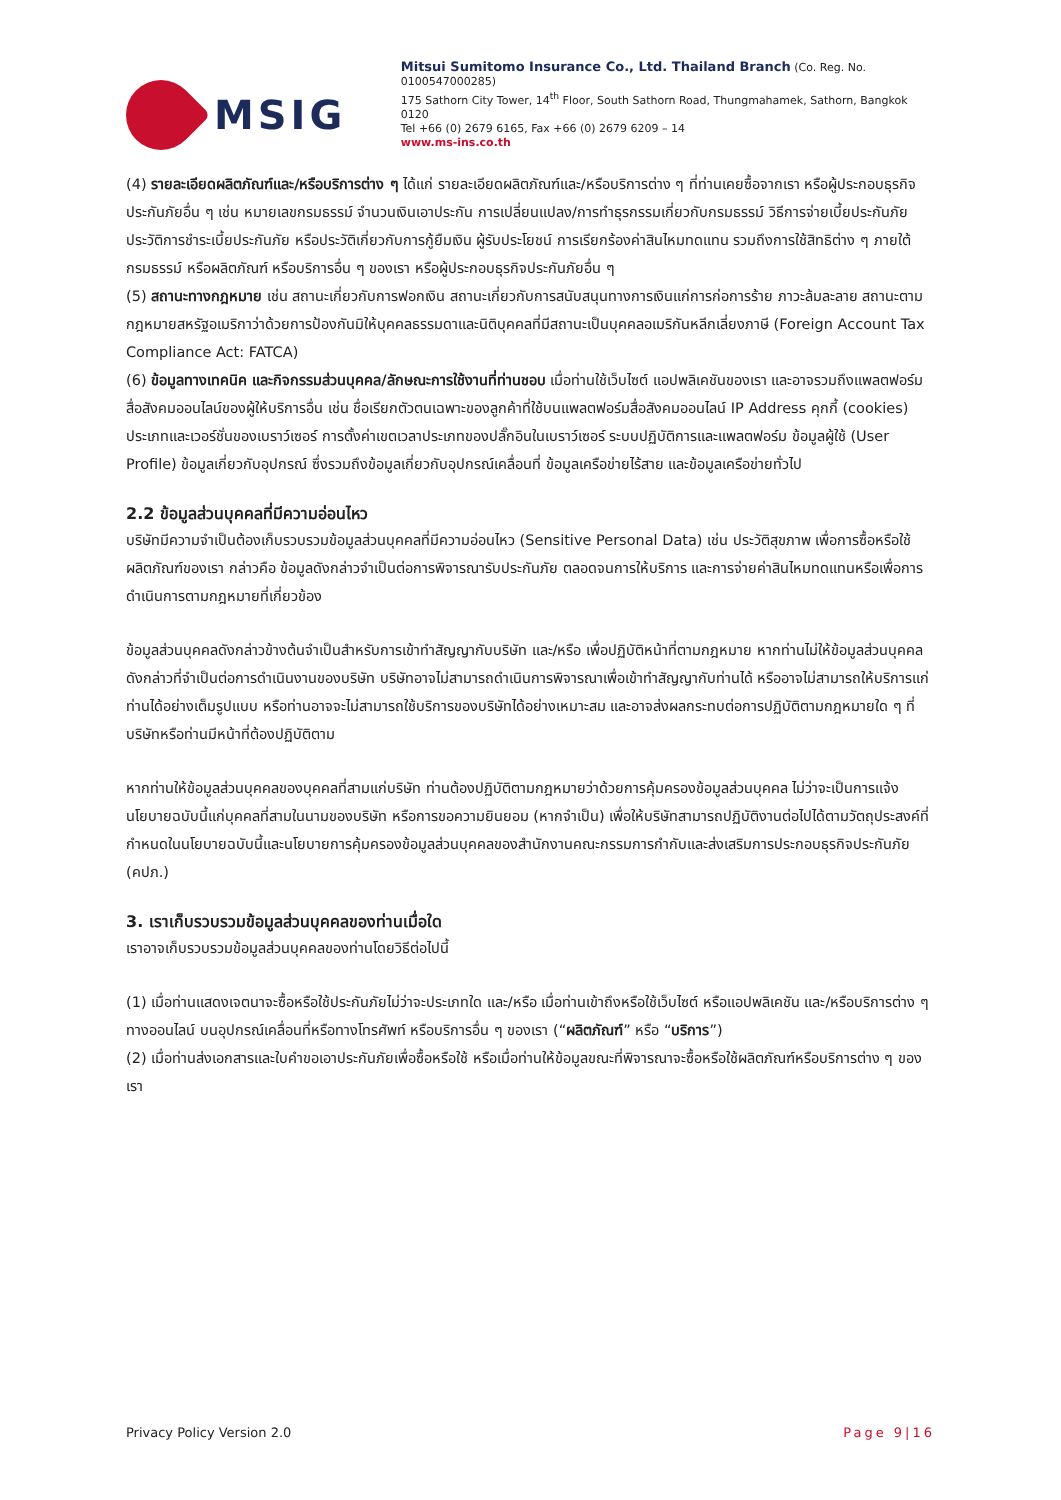MSIG
Mitsui Sumitomo Insurance Co., Ltd. Thailand Branch (Co. Reg. No. 0100547000285)
175 Sathorn City Tower, 14<sup>th</sup> Floor, South Sathorn Road, Thungmahamek, Sathorn, Bangkok 0120
Tel +66 (0) 2679 6165, Fax +66 (0) 2679 6209 – 14
www.ms-ins.co.th
(4) รายละเอียดผลิตภัณฑ์และ/หรือบริการต่าง ๆ ได้แก่ รายละเอียดผลิตภัณฑ์และ/หรือบริการต่าง ๆ ที่ท่านเคยซื้อจากเรา หรือผู้ประกอบธุรกิจประกันภัยอื่น ๆ เช่น หมายเลขกรมธรรม์ จำนวนเงินเอาประกัน การเปลี่ยนแปลง/การทำธุรกรรมเกี่ยวกับกรมธรรม์ วิธีการจ่ายเบี้ยประกันภัย ประวัติการชำระเบี้ยประกันภัย หรือประวัติเกี่ยวกับการกู้ยืมเงิน ผู้รับประโยชน์ การเรียกร้องค่าสินไหมทดแทน รวมถึงการใช้สิทธิต่าง ๆ ภายใต้กรมธรรม์ หรือผลิตภัณฑ์ หรือบริการอื่น ๆ ของเรา หรือผู้ประกอบธุรกิจประกันภัยอื่น ๆ
(5) สถานะทางกฎหมาย เช่น สถานะเกี่ยวกับการฟอกเงิน สถานะเกี่ยวกับการสนับสนุนทางการเงินแก่การก่อการร้าย ภาวะล้มละลาย สถานะตามกฎหมายสหรัฐอเมริกาว่าด้วยการป้องกันมิให้บุคคลธรรมดาและนิติบุคคลที่มีสถานะเป็นบุคคลอเมริกันหลีกเลี่ยงภาษี (Foreign Account Tax Compliance Act: FATCA)
(6) ข้อมูลทางเทคนิค และกิจกรรมส่วนบุคคล/ลักษณะการใช้งานที่ท่านชอบ เมื่อท่านใช้เว็บไซต์ แอปพลิเคชันของเรา และอาจรวมถึงแพลตฟอร์มสื่อสังคมออนไลน์ของผู้ให้บริการอื่น เช่น ชื่อเรียกตัวตนเฉพาะของลูกค้าที่ใช้บนแพลตฟอร์มสื่อสังคมออนไลน์ IP Address คุกกี้ (cookies) ประเภทและเวอร์ชั่นของเบราว์เซอร์ การตั้งค่าเขตเวลาประเภทของปลั๊กอินในเบราว์เซอร์ ระบบปฏิบัติการและแพลตฟอร์ม ข้อมูลผู้ใช้ (User Profile) ข้อมูลเกี่ยวกับอุปกรณ์ ซึ่งรวมถึงข้อมูลเกี่ยวกับอุปกรณ์เคลื่อนที่ ข้อมูลเครือข่ายไร้สาย และข้อมูลเครือข่ายทั่วไป
2.2 ข้อมูลส่วนบุคคลที่มีความอ่อนไหว
บริษัทมีความจำเป็นต้องเก็บรวบรวมข้อมูลส่วนบุคคลที่มีความอ่อนไหว (Sensitive Personal Data) เช่น ประวัติสุขภาพ เพื่อการซื้อหรือใช้ผลิตภัณฑ์ของเรา กล่าวคือ ข้อมูลดังกล่าวจำเป็นต่อการพิจารณารับประกันภัย ตลอดจนการให้บริการ และการจ่ายค่าสินไหมทดแทนหรือเพื่อการดำเนินการตามกฎหมายที่เกี่ยวข้อง
ข้อมูลส่วนบุคคลดังกล่าวข้างต้นจำเป็นสำหรับการเข้าทำสัญญากับบริษัท และ/หรือ เพื่อปฏิบัติหน้าที่ตามกฎหมาย หากท่านไม่ให้ข้อมูลส่วนบุคคลดังกล่าวที่จำเป็นต่อการดำเนินงานของบริษัท บริษัทอาจไม่สามารถดำเนินการพิจารณาเพื่อเข้าทำสัญญากับท่านได้ หรืออาจไม่สามารถให้บริการแก่ท่านได้อย่างเต็มรูปแบบ หรือท่านอาจจะไม่สามารถใช้บริการของบริษัทได้อย่างเหมาะสม และอาจส่งผลกระทบต่อการปฏิบัติตามกฎหมายใด ๆ ที่บริษัทหรือท่านมีหน้าที่ต้องปฏิบัติตาม
หากท่านให้ข้อมูลส่วนบุคคลของบุคคลที่สามแก่บริษัท ท่านต้องปฏิบัติตามกฎหมายว่าด้วยการคุ้มครองข้อมูลส่วนบุคคล ไม่ว่าจะเป็นการแจ้งนโยบายฉบับนี้แก่บุคคลที่สามในนามของบริษัท หรือการขอความยินยอม (หากจำเป็น) เพื่อให้บริษัทสามารถปฏิบัติงานต่อไปได้ตามวัตถุประสงค์ที่กำหนดในนโยบายฉบับนี้และนโยบายการคุ้มครองข้อมูลส่วนบุคคลของสำนักงานคณะกรรมการกำกับและส่งเสริมการประกอบธุรกิจประกันภัย (คปภ.)
3. เราเก็บรวบรวมข้อมูลส่วนบุคคลของท่านเมื่อใด
เราอาจเก็บรวบรวมข้อมูลส่วนบุคคลของท่านโดยวิธีต่อไปนี้
(1) เมื่อท่านแสดงเจตนาจะซื้อหรือใช้ประกันภัยไม่ว่าจะประเภทใด และ/หรือ เมื่อท่านเข้าถึงหรือใช้เว็บไซต์ หรือแอปพลิเคชัน และ/หรือบริการต่าง ๆ ทางออนไลน์ บนอุปกรณ์เคลื่อนที่หรือทางโทรศัพท์ หรือบริการอื่น ๆ ของเรา (“ผลิตภัณฑ์” หรือ “บริการ”)
(2) เมื่อท่านส่งเอกสารและใบคำขอเอาประกันภัยเพื่อซื้อหรือใช้ หรือเมื่อท่านให้ข้อมูลขณะที่พิจารณาจะซื้อหรือใช้ผลิตภัณฑ์หรือบริการต่าง ๆ ของเรา
Privacy Policy Version 2.0 Page 9|16